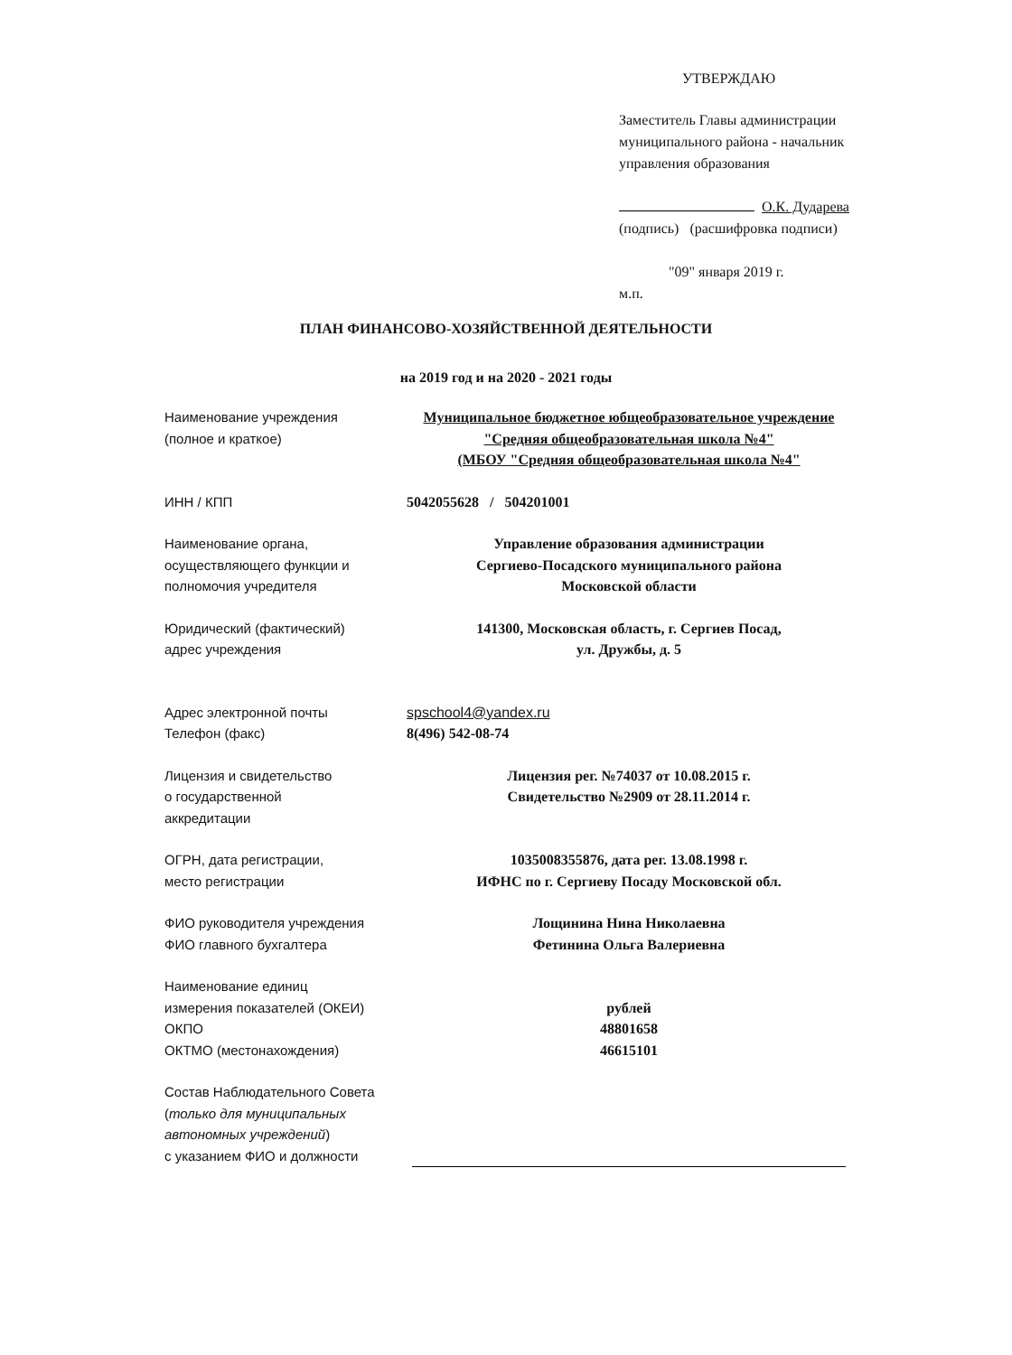УТВЕРЖДАЮ
Заместитель Главы администрации
муниципального района - начальник
управления образования
О.К. Дударева
(подпись) (расшифровка подписи)
"09" января 2019 г.
м.п.
ПЛАН ФИНАНСОВО-ХОЗЯЙСТВЕННОЙ ДЕЯТЕЛЬНОСТИ
на 2019 год и на 2020 - 2021 годы
Наименование учреждения
(полное и краткое)
Муниципальное бюджетное юбщеобразовательное учреждение
"Средняя общеобразовательная школа №4"
(МБОУ "Средняя общеобразовательная школа №4"
ИНН / КПП 5042055628 / 504201001
Наименование органа,
осуществляющего функции и
полномочия учредителя
Управление образования администрации
Сергиево-Посадского муниципального района
Московской области
Юридический (фактический)
адрес учреждения
141300, Московская область, г. Сергиев Посад,
ул. Дружбы, д. 5
Адрес электронной почты
Телефон (факс)
spschool4@yandex.ru
8(496) 542-08-74
Лицензия и свидетельство
о государственной
аккредитации
Лицензия рег. №74037 от 10.08.2015 г.
Свидетельство №2909 от 28.11.2014 г.
ОГРН, дата регистрации,
место регистрации
1035008355876, дата рег. 13.08.1998 г.
ИФНС по г. Сергиеву Посаду Московской обл.
ФИО руководителя учреждения
ФИО главного бухгалтера
Лощинина Нина Николаевна
Фетинина Ольга Валериевна
Наименование единиц
измерения показателей (ОКЕИ)
ОКПО
ОКТМО (местонахождения)
рублей
48801658
46615101
Состав Наблюдательного Совета
(только для муниципальных
автономных учреждений)
с указанием ФИО и должности